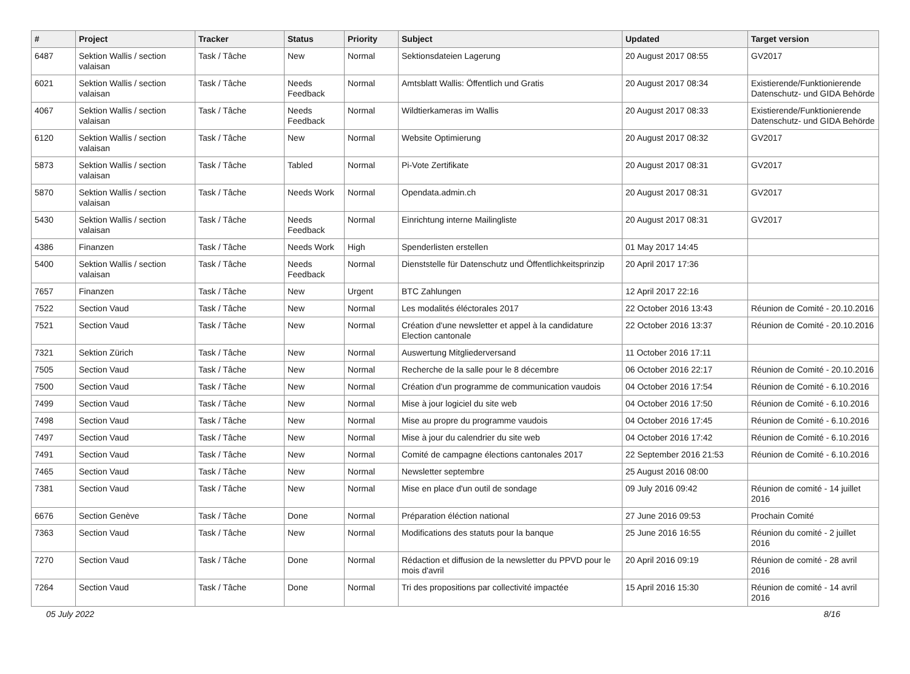| # | Project | Tracker | Status | Priority | Subject | Updated | Target version |
| --- | --- | --- | --- | --- | --- | --- | --- |
| 6487 | Sektion Wallis / section valaisan | Task / Tâche | New | Normal | Sektionsdateien Lagerung | 20 August 2017 08:55 | GV2017 |
| 6021 | Sektion Wallis / section valaisan | Task / Tâche | Needs Feedback | Normal | Amtsblatt Wallis: Öffentlich und Gratis | 20 August 2017 08:34 | Existierende/Funktionierende Datenschutz- und GIDA Behörde |
| 4067 | Sektion Wallis / section valaisan | Task / Tâche | Needs Feedback | Normal | Wildtierkameras im Wallis | 20 August 2017 08:33 | Existierende/Funktionierende Datenschutz- und GIDA Behörde |
| 6120 | Sektion Wallis / section valaisan | Task / Tâche | New | Normal | Website Optimierung | 20 August 2017 08:32 | GV2017 |
| 5873 | Sektion Wallis / section valaisan | Task / Tâche | Tabled | Normal | Pi-Vote Zertifikate | 20 August 2017 08:31 | GV2017 |
| 5870 | Sektion Wallis / section valaisan | Task / Tâche | Needs Work | Normal | Opendata.admin.ch | 20 August 2017 08:31 | GV2017 |
| 5430 | Sektion Wallis / section valaisan | Task / Tâche | Needs Feedback | Normal | Einrichtung interne Mailingliste | 20 August 2017 08:31 | GV2017 |
| 4386 | Finanzen | Task / Tâche | Needs Work | High | Spenderlisten erstellen | 01 May 2017 14:45 | |
| 5400 | Sektion Wallis / section valaisan | Task / Tâche | Needs Feedback | Normal | Dienststelle für Datenschutz und Öffentlichkeitsprinzip | 20 April 2017 17:36 | |
| 7657 | Finanzen | Task / Tâche | New | Urgent | BTC Zahlungen | 12 April 2017 22:16 | |
| 7522 | Section Vaud | Task / Tâche | New | Normal | Les modalités éléctorales 2017 | 22 October 2016 13:43 | Réunion de Comité - 20.10.2016 |
| 7521 | Section Vaud | Task / Tâche | New | Normal | Création d'une newsletter et appel à la candidature Election cantonale | 22 October 2016 13:37 | Réunion de Comité - 20.10.2016 |
| 7321 | Sektion Zürich | Task / Tâche | New | Normal | Auswertung Mitgliederversand | 11 October 2016 17:11 | |
| 7505 | Section Vaud | Task / Tâche | New | Normal | Recherche de la salle pour le 8 décembre | 06 October 2016 22:17 | Réunion de Comité - 20.10.2016 |
| 7500 | Section Vaud | Task / Tâche | New | Normal | Création d'un programme de communication vaudois | 04 October 2016 17:54 | Réunion de Comité - 6.10.2016 |
| 7499 | Section Vaud | Task / Tâche | New | Normal | Mise à jour logiciel du site web | 04 October 2016 17:50 | Réunion de Comité - 6.10.2016 |
| 7498 | Section Vaud | Task / Tâche | New | Normal | Mise au propre du programme vaudois | 04 October 2016 17:45 | Réunion de Comité - 6.10.2016 |
| 7497 | Section Vaud | Task / Tâche | New | Normal | Mise à jour du calendrier du site web | 04 October 2016 17:42 | Réunion de Comité - 6.10.2016 |
| 7491 | Section Vaud | Task / Tâche | New | Normal | Comité de campagne élections cantonales 2017 | 22 September 2016 21:53 | Réunion de Comité - 6.10.2016 |
| 7465 | Section Vaud | Task / Tâche | New | Normal | Newsletter septembre | 25 August 2016 08:00 | |
| 7381 | Section Vaud | Task / Tâche | New | Normal | Mise en place d'un outil de sondage | 09 July 2016 09:42 | Réunion de comité - 14 juillet 2016 |
| 6676 | Section Genève | Task / Tâche | Done | Normal | Préparation éléction national | 27 June 2016 09:53 | Prochain Comité |
| 7363 | Section Vaud | Task / Tâche | New | Normal | Modifications des statuts pour la banque | 25 June 2016 16:55 | Réunion du comité - 2 juillet 2016 |
| 7270 | Section Vaud | Task / Tâche | Done | Normal | Rédaction et diffusion de la newsletter du PPVD pour le mois d'avril | 20 April 2016 09:19 | Réunion de comité - 28 avril 2016 |
| 7264 | Section Vaud | Task / Tâche | Done | Normal | Tri des propositions par collectivité impactée | 15 April 2016 15:30 | Réunion de comité - 14 avril 2016 |
05 July 2022 8/16